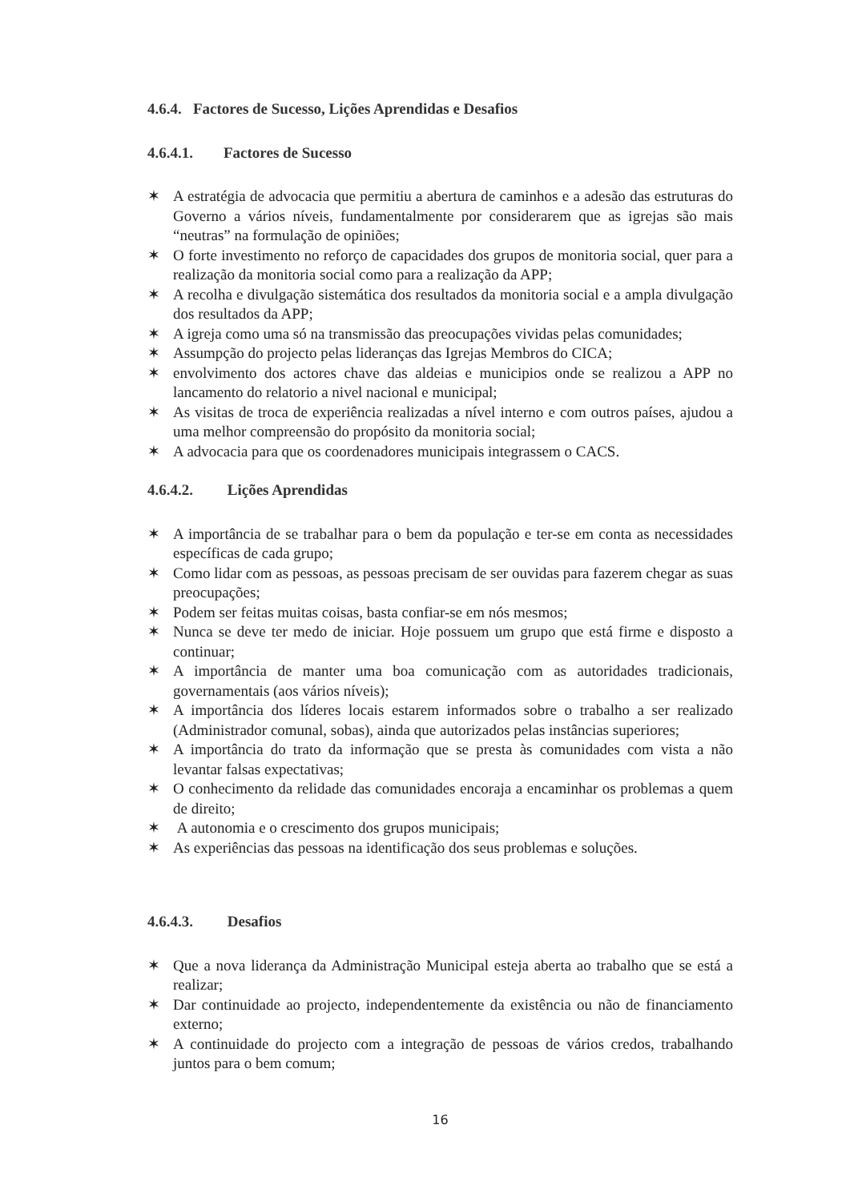4.6.4. Factores de Sucesso, Lições Aprendidas e Desafios
4.6.4.1. Factores de Sucesso
✶ A estratégia de advocacia que permitiu a abertura de caminhos e a adesão das estruturas do Governo a vários níveis, fundamentalmente por considerarem que as igrejas são mais “neutras” na formulação de opiniões;
✶ O forte investimento no reforço de capacidades dos grupos de monitoria social, quer para a realização da monitoria social como para a realização da APP;
✶ A recolha e divulgação sistemática dos resultados da monitoria social e a ampla divulgação dos resultados da APP;
✶ A igreja como uma só na transmissão das preocupações vividas pelas comunidades;
✶ Assumpção do projecto pelas lideranças das Igrejas Membros do CICA;
✶ envolvimento dos actores chave das aldeias e municipios onde se realizou a APP no lancamento do relatorio a nivel nacional e municipal;
✶ As visitas de troca de experiência realizadas a nível interno e com outros países, ajudou a uma melhor compreensão do propósito da monitoria social;
✶ A advocacia para que os coordenadores municipais integrassem o CACS.
4.6.4.2. Lições Aprendidas
✶ A importância de se trabalhar para o bem da população e ter-se em conta as necessidades específicas de cada grupo;
✶ Como lidar com as pessoas, as pessoas precisam de ser ouvidas para fazerem chegar as suas preocupações;
✶ Podem ser feitas muitas coisas, basta confiar-se em nós mesmos;
✶ Nunca se deve ter medo de iniciar. Hoje possuem um grupo que está firme e disposto a continuar;
✶ A importância de manter uma boa comunicação com as autoridades tradicionais, governamentais (aos vários níveis);
✶ A importância dos líderes locais estarem informados sobre o trabalho a ser realizado (Administrador comunal, sobas), ainda que autorizados pelas instâncias superiores;
✶ A importância do trato da informação que se presta às comunidades com vista a não levantar falsas expectativas;
✶ O conhecimento da relidade das comunidades encoraja a encaminhar os problemas a quem de direito;
✶ A autonomia e o crescimento dos grupos municipais;
✶ As experiências das pessoas na identificação dos seus problemas e soluções.
4.6.4.3. Desafios
✶ Que a nova liderança da Administração Municipal esteja aberta ao trabalho que se está a realizar;
✶ Dar continuidade ao projecto, independentemente da existência ou não de financiamento externo;
✶ A continuidade do projecto com a integração de pessoas de vários credos, trabalhando juntos para o bem comum;
16